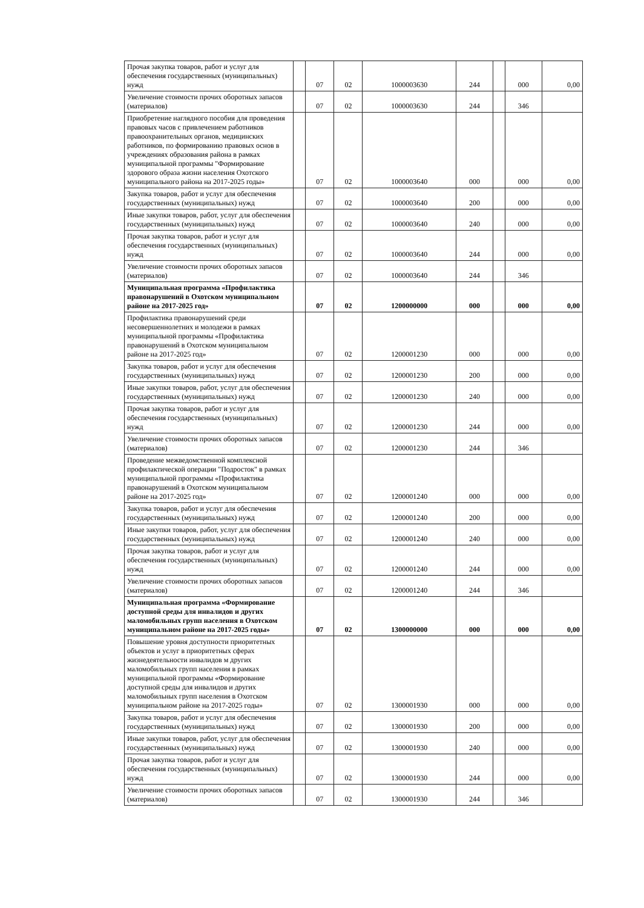| Прочая закупка товаров, работ и услуг для обеспечения государственных (муниципальных) нужд | | 07 | 02 | 1000003630 | 244 | | 000 | 0,00 |
| Увеличение стоимости прочих оборотных запасов (материалов) | | 07 | 02 | 1000003630 | 244 | | 346 | |
| Приобретение наглядного пособия для проведения правовых часов с привлечением работников правоохранительных органов, медицинских работников, по формированию правовых основ в учреждениях образования района в рамках муниципальной программы "Формирование здорового образа жизни населения Охотского муниципального района на 2017-2025 годы» | | 07 | 02 | 1000003640 | 000 | | 000 | 0,00 |
| Закупка товаров, работ и услуг для обеспечения государственных (муниципальных) нужд | | 07 | 02 | 1000003640 | 200 | | 000 | 0,00 |
| Иные закупки товаров, работ, услуг для обеспечения государственных (муниципальных) нужд | | 07 | 02 | 1000003640 | 240 | | 000 | 0,00 |
| Прочая закупка товаров, работ и услуг для обеспечения государственных (муниципальных) нужд | | 07 | 02 | 1000003640 | 244 | | 000 | 0,00 |
| Увеличение стоимости прочих оборотных запасов (материалов) | | 07 | 02 | 1000003640 | 244 | | 346 | |
| Муниципальная программа «Профилактика правонарушений в Охотском муниципальном районе на 2017-2025 год» | | 07 | 02 | 1200000000 | 000 | | 000 | 0,00 |
| Профилактика правонарушений среди несовершеннолетних и молодежи в рамках муниципальной программы «Профилактика правонарушений в Охотском муниципальном районе на 2017-2025 год» | | 07 | 02 | 1200001230 | 000 | | 000 | 0,00 |
| Закупка товаров, работ и услуг для обеспечения государственных (муниципальных) нужд | | 07 | 02 | 1200001230 | 200 | | 000 | 0,00 |
| Иные закупки товаров, работ, услуг для обеспечения государственных (муниципальных) нужд | | 07 | 02 | 1200001230 | 240 | | 000 | 0,00 |
| Прочая закупка товаров, работ и услуг для обеспечения государственных (муниципальных) нужд | | 07 | 02 | 1200001230 | 244 | | 000 | 0,00 |
| Увеличение стоимости прочих оборотных запасов (материалов) | | 07 | 02 | 1200001230 | 244 | | 346 | |
| Проведение межведомственной комплексной профилактической операции "Подросток" в рамках муниципальной программы «Профилактика правонарушений в Охотском муниципальном районе на 2017-2025 год» | | 07 | 02 | 1200001240 | 000 | | 000 | 0,00 |
| Закупка товаров, работ и услуг для обеспечения государственных (муниципальных) нужд | | 07 | 02 | 1200001240 | 200 | | 000 | 0,00 |
| Иные закупки товаров, работ, услуг для обеспечения государственных (муниципальных) нужд | | 07 | 02 | 1200001240 | 240 | | 000 | 0,00 |
| Прочая закупка товаров, работ и услуг для обеспечения государственных (муниципальных) нужд | | 07 | 02 | 1200001240 | 244 | | 000 | 0,00 |
| Увеличение стоимости прочих оборотных запасов (материалов) | | 07 | 02 | 1200001240 | 244 | | 346 | |
| Муниципальная программа «Формирование доступной среды для инвалидов и других маломобильных групп населения в Охотском муниципальном районе на 2017-2025 годы» | | 07 | 02 | 1300000000 | 000 | | 000 | 0,00 |
| Повышение уровня доступности приоритетных объектов и услуг в приоритетных сферах жизнедеятельности инвалидов м других маломобильных групп населения в рамках муниципальной программы «Формирование доступной среды для инвалидов и других маломобильных групп населения в Охотском муниципальном районе на 2017-2025 годы» | | 07 | 02 | 1300001930 | 000 | | 000 | 0,00 |
| Закупка товаров, работ и услуг для обеспечения государственных (муниципальных) нужд | | 07 | 02 | 1300001930 | 200 | | 000 | 0,00 |
| Иные закупки товаров, работ, услуг для обеспечения государственных (муниципальных) нужд | | 07 | 02 | 1300001930 | 240 | | 000 | 0,00 |
| Прочая закупка товаров, работ и услуг для обеспечения государственных (муниципальных) нужд | | 07 | 02 | 1300001930 | 244 | | 000 | 0,00 |
| Увеличение стоимости прочих оборотных запасов (материалов) | | 07 | 02 | 1300001930 | 244 | | 346 | |